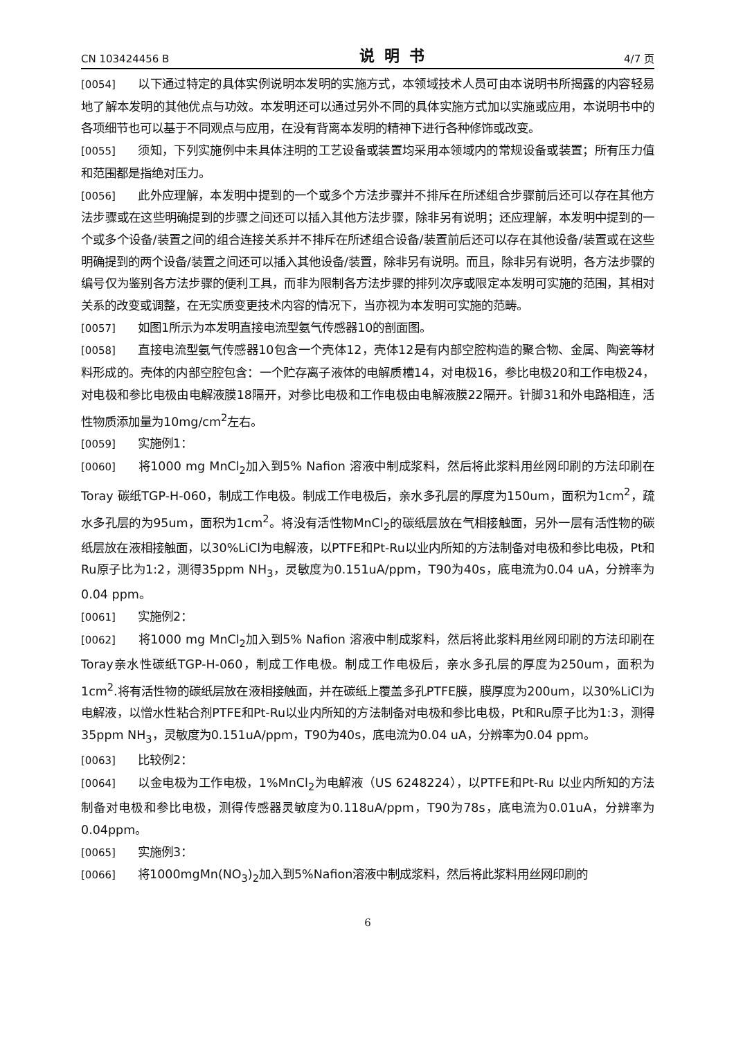CN 103424456 B 说明书 4/7 页
[0054] 以下通过特定的具体实例说明本发明的实施方式，本领域技术人员可由本说明书所揭露的内容轻易地了解本发明的其他优点与功效。本发明还可以通过另外不同的具体实施方式加以实施或应用，本说明书中的各项细节也可以基于不同观点与应用，在没有背离本发明的精神下进行各种修饰或改变。
[0055] 须知，下列实施例中未具体注明的工艺设备或装置均采用本领域内的常规设备或装置；所有压力值和范围都是指绝对压力。
[0056] 此外应理解，本发明中提到的一个或多个方法步骤并不排斥在所述组合步骤前后还可以存在其他方法步骤或在这些明确提到的步骤之间还可以插入其他方法步骤，除非另有说明；还应理解，本发明中提到的一个或多个设备/装置之间的组合连接关系并不排斥在所述组合设备/装置前后还可以存在其他设备/装置或在这些明确提到的两个设备/装置之间还可以插入其他设备/装置，除非另有说明。而且，除非另有说明，各方法步骤的编号仅为鉴别各方法步骤的便利工具，而非为限制各方法步骤的排列次序或限定本发明可实施的范围，其相对关系的改变或调整，在无实质变更技术内容的情况下，当亦视为本发明可实施的范畴。
[0057] 如图1所示为本发明直接电流型氨气传感器10的剖面图。
[0058] 直接电流型氨气传感器10包含一个壳体12，壳体12是有内部空腔构造的聚合物、金属、陶瓷等材料形成的。壳体的内部空腔包含：一个贮存离子液体的电解质槽14，对电极16，参比电极20和工作电极24，对电极和参比电极由电解液膜18隔开，对参比电极和工作电极由电解液膜22隔开。针脚31和外电路相连，活性物质添加量为10mg/cm<sup>2</sup>左右。
[0059] 实施例1：
[0060] 将1000 mg MnCl<sub>2</sub>加入到5% Nafion 溶液中制成浆料，然后将此浆料用丝网印刷的方法印刷在Toray 碳纸TGP-H-060，制成工作电极。制成工作电极后，亲水多孔层的厚度为150um，面积为1cm<sup>2</sup>，疏水多孔层的为95um，面积为1cm<sup>2</sup>。将没有活性物MnCl<sub>2</sub>的碳纸层放在气相接触面，另外一层有活性物的碳纸层放在液相接触面，以30%LiCl为电解液，以PTFE和Pt-Ru以业内所知的方法制备对电极和参比电极，Pt和Ru原子比为1:2，测得35ppm NH<sub>3</sub>，灵敏度为0.151uA/ppm，T90为40s，底电流为0.04 uA，分辨率为0.04 ppm。
[0061] 实施例2：
[0062] 将1000 mg MnCl<sub>2</sub>加入到5% Nafion 溶液中制成浆料，然后将此浆料用丝网印刷的方法印刷在Toray亲水性碳纸TGP-H-060，制成工作电极。制成工作电极后，亲水多孔层的厚度为250um，面积为1cm<sup>2</sup>.将有活性物的碳纸层放在液相接触面，并在碳纸上覆盖多孔PTFE膜，膜厚度为200um，以30%LiCl为电解液，以憎水性粘合剂PTFE和Pt-Ru以业内所知的方法制备对电极和参比电极，Pt和Ru原子比为1:3，测得35ppm NH<sub>3</sub>，灵敏度为0.151uA/ppm，T90为40s，底电流为0.04 uA，分辨率为0.04 ppm。
[0063] 比较例2：
[0064] 以金电极为工作电极，1%MnCl<sub>2</sub>为电解液（US 6248224），以PTFE和Pt-Ru 以业内所知的方法制备对电极和参比电极，测得传感器灵敏度为0.118uA/ppm，T90为78s，底电流为0.01uA，分辨率为0.04ppm。
[0065] 实施例3：
[0066] 将1000mgMn(NO<sub>3</sub>)<sub>2</sub>加入到5%Nafion溶液中制成浆料，然后将此浆料用丝网印刷的
6